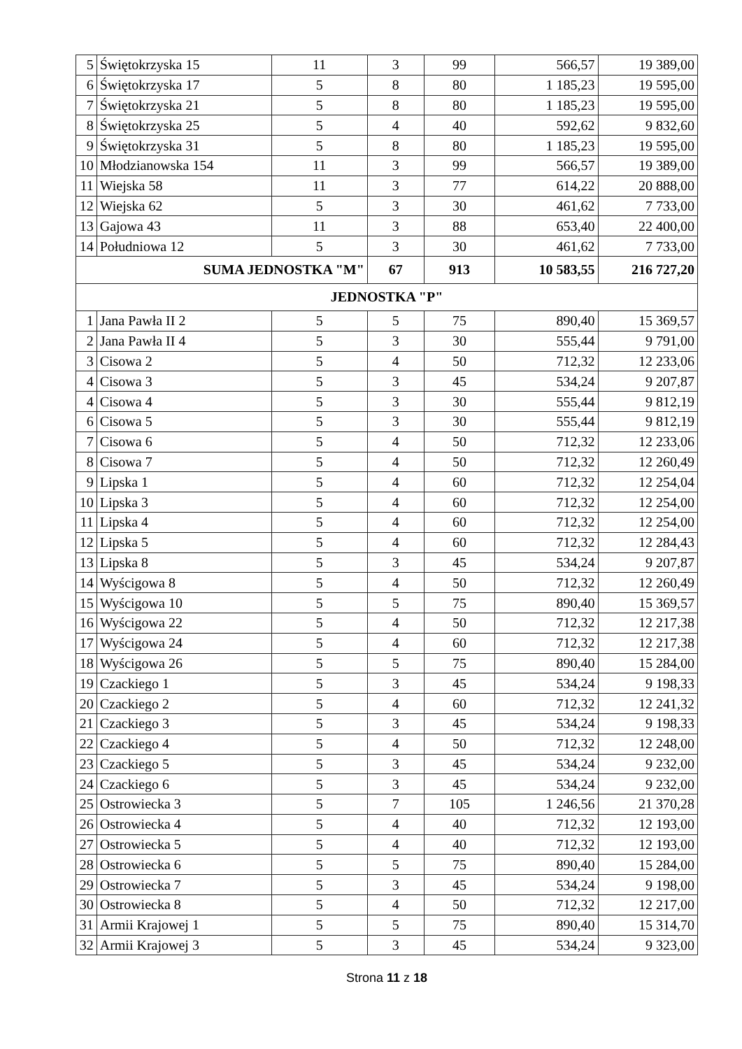| 5 | Świętokrzyska 15 | 11 | 3 | 99 | 566,57 | 19 389,00 |
| 6 | Świętokrzyska 17 | 5 | 8 | 80 | 1 185,23 | 19 595,00 |
| 7 | Świętokrzyska 21 | 5 | 8 | 80 | 1 185,23 | 19 595,00 |
| 8 | Świętokrzyska 25 | 5 | 4 | 40 | 592,62 | 9 832,60 |
| 9 | Świętokrzyska 31 | 5 | 8 | 80 | 1 185,23 | 19 595,00 |
| 10 | Młodzianowska 154 | 11 | 3 | 99 | 566,57 | 19 389,00 |
| 11 | Wiejska 58 | 11 | 3 | 77 | 614,22 | 20 888,00 |
| 12 | Wiejska 62 | 5 | 3 | 30 | 461,62 | 7 733,00 |
| 13 | Gajowa 43 | 11 | 3 | 88 | 653,40 | 22 400,00 |
| 14 | Południowa 12 | 5 | 3 | 30 | 461,62 | 7 733,00 |
| SUMA JEDNOSTKA "M" | | | 67 | 913 | 10 583,55 | 216 727,20 |
| JEDNOSTKA "P" | | | | | | |
| 1 | Jana Pawła II 2 | 5 | 5 | 75 | 890,40 | 15 369,57 |
| 2 | Jana Pawła II 4 | 5 | 3 | 30 | 555,44 | 9 791,00 |
| 3 | Cisowa 2 | 5 | 4 | 50 | 712,32 | 12 233,06 |
| 4 | Cisowa 3 | 5 | 3 | 45 | 534,24 | 9 207,87 |
| 4 | Cisowa 4 | 5 | 3 | 30 | 555,44 | 9 812,19 |
| 6 | Cisowa 5 | 5 | 3 | 30 | 555,44 | 9 812,19 |
| 7 | Cisowa 6 | 5 | 4 | 50 | 712,32 | 12 233,06 |
| 8 | Cisowa 7 | 5 | 4 | 50 | 712,32 | 12 260,49 |
| 9 | Lipska 1 | 5 | 4 | 60 | 712,32 | 12 254,04 |
| 10 | Lipska 3 | 5 | 4 | 60 | 712,32 | 12 254,00 |
| 11 | Lipska 4 | 5 | 4 | 60 | 712,32 | 12 254,00 |
| 12 | Lipska 5 | 5 | 4 | 60 | 712,32 | 12 284,43 |
| 13 | Lipska 8 | 5 | 3 | 45 | 534,24 | 9 207,87 |
| 14 | Wyścigowa 8 | 5 | 4 | 50 | 712,32 | 12 260,49 |
| 15 | Wyścigowa 10 | 5 | 5 | 75 | 890,40 | 15 369,57 |
| 16 | Wyścigowa 22 | 5 | 4 | 50 | 712,32 | 12 217,38 |
| 17 | Wyścigowa 24 | 5 | 4 | 60 | 712,32 | 12 217,38 |
| 18 | Wyścigowa 26 | 5 | 5 | 75 | 890,40 | 15 284,00 |
| 19 | Czackiego 1 | 5 | 3 | 45 | 534,24 | 9 198,33 |
| 20 | Czackiego 2 | 5 | 4 | 60 | 712,32 | 12 241,32 |
| 21 | Czackiego 3 | 5 | 3 | 45 | 534,24 | 9 198,33 |
| 22 | Czackiego 4 | 5 | 4 | 50 | 712,32 | 12 248,00 |
| 23 | Czackiego 5 | 5 | 3 | 45 | 534,24 | 9 232,00 |
| 24 | Czackiego 6 | 5 | 3 | 45 | 534,24 | 9 232,00 |
| 25 | Ostrowiecka 3 | 5 | 7 | 105 | 1 246,56 | 21 370,28 |
| 26 | Ostrowiecka 4 | 5 | 4 | 40 | 712,32 | 12 193,00 |
| 27 | Ostrowiecka 5 | 5 | 4 | 40 | 712,32 | 12 193,00 |
| 28 | Ostrowiecka 6 | 5 | 5 | 75 | 890,40 | 15 284,00 |
| 29 | Ostrowiecka 7 | 5 | 3 | 45 | 534,24 | 9 198,00 |
| 30 | Ostrowiecka 8 | 5 | 4 | 50 | 712,32 | 12 217,00 |
| 31 | Armii Krajowej 1 | 5 | 5 | 75 | 890,40 | 15 314,70 |
| 32 | Armii Krajowej 3 | 5 | 3 | 45 | 534,24 | 9 323,00 |
Strona 11 z 18